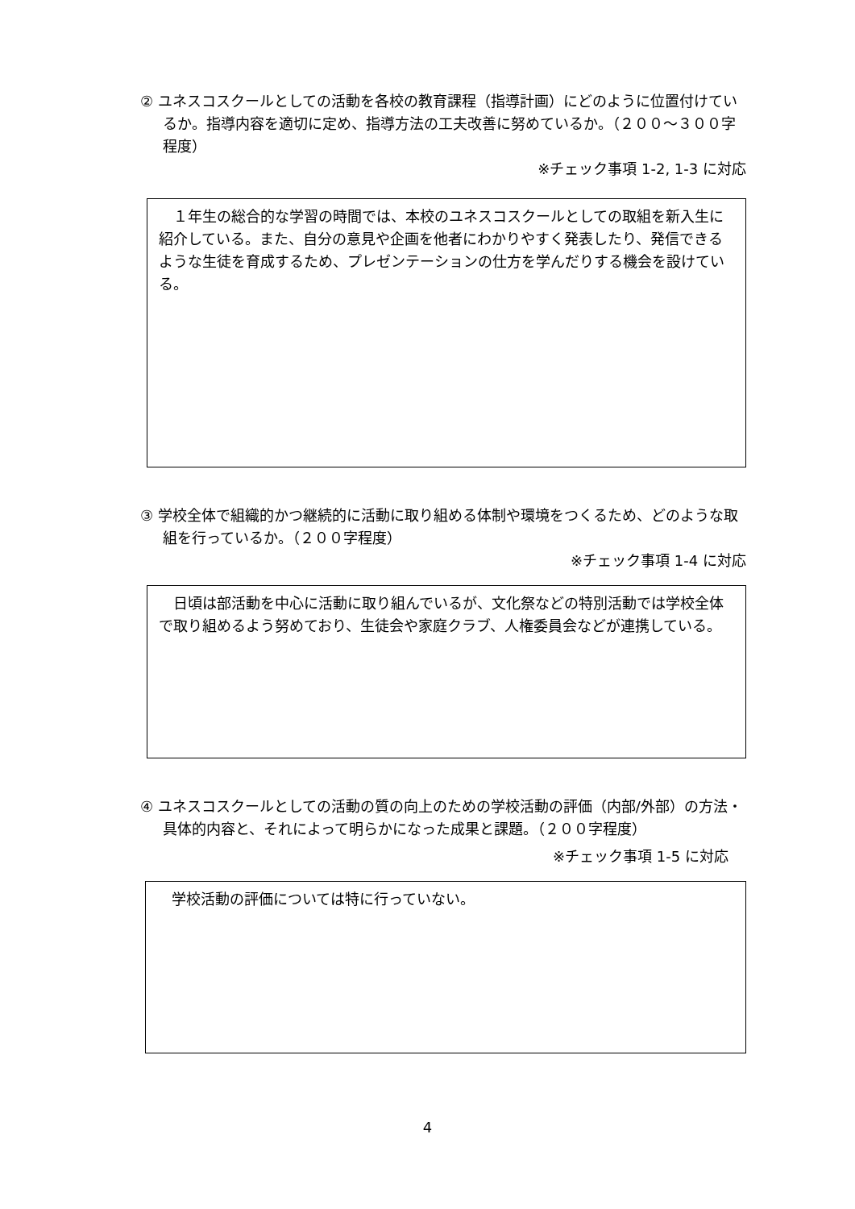② ユネスコスクールとしての活動を各校の教育課程（指導計画）にどのように位置付けているか。指導内容を適切に定め、指導方法の工夫改善に努めているか。（２００～３００字程度）
※チェック事項 1-2, 1-3 に対応
　１年生の総合的な学習の時間では、本校のユネスコスクールとしての取組を新入生に紹介している。また、自分の意見や企画を他者にわかりやすく発表したり、発信できるような生徒を育成するため、プレゼンテーションの仕方を学んだりする機会を設けている。
③ 学校全体で組織的かつ継続的に活動に取り組める体制や環境をつくるため、どのような取組を行っているか。（２００字程度）
※チェック事項 1-4 に対応
　日頃は部活動を中心に活動に取り組んでいるが、文化祭などの特別活動では学校全体で取り組めるよう努めており、生徒会や家庭クラブ、人権委員会などが連携している。
④ ユネスコスクールとしての活動の質の向上のための学校活動の評価（内部/外部）の方法・具体的内容と、それによって明らかになった成果と課題。（２００字程度）
※チェック事項 1-5 に対応
　学校活動の評価については特に行っていない。
4